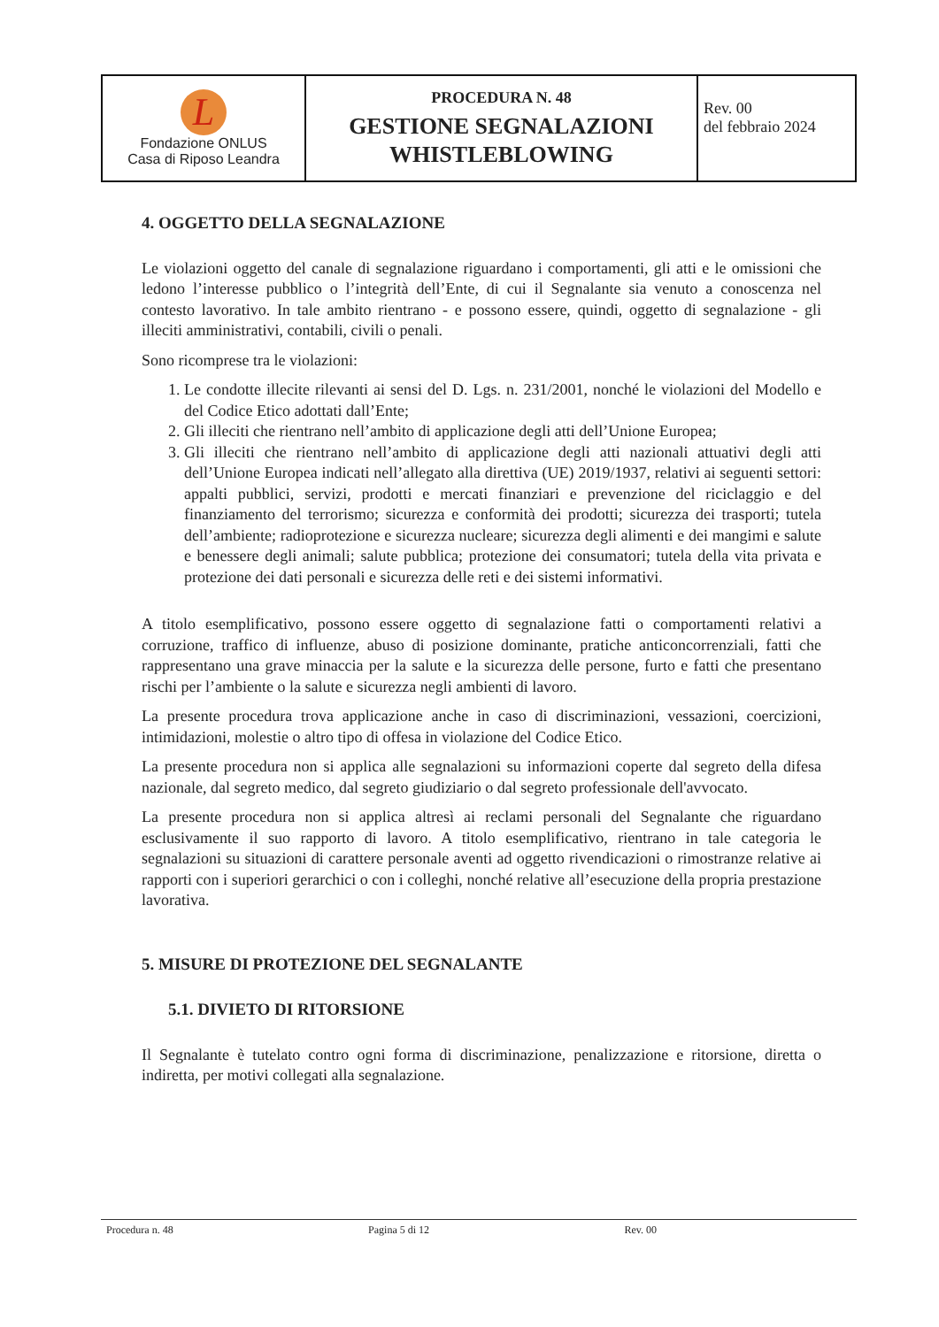| L Fondazione ONLUS Casa di Riposo Leandra | PROCEDURA N. 48 GESTIONE SEGNALAZIONI WHISTLEBLOWING | Rev. 00 del febbraio 2024 |
4. OGGETTO DELLA SEGNALAZIONE
Le violazioni oggetto del canale di segnalazione riguardano i comportamenti, gli atti e le omissioni che ledono l’interesse pubblico o l’integrità dell’Ente, di cui il Segnalante sia venuto a conoscenza nel contesto lavorativo. In tale ambito rientrano - e possono essere, quindi, oggetto di segnalazione - gli illeciti amministrativi, contabili, civili o penali.
Sono ricomprese tra le violazioni:
1. Le condotte illecite rilevanti ai sensi del D. Lgs. n. 231/2001, nonché le violazioni del Modello e del Codice Etico adottati dall’Ente;
2. Gli illeciti che rientrano nell’ambito di applicazione degli atti dell’Unione Europea;
3. Gli illeciti che rientrano nell’ambito di applicazione degli atti nazionali attuativi degli atti dell’Unione Europea indicati nell’allegato alla direttiva (UE) 2019/1937, relativi ai seguenti settori: appalti pubblici, servizi, prodotti e mercati finanziari e prevenzione del riciclaggio e del finanziamento del terrorismo; sicurezza e conformità dei prodotti; sicurezza dei trasporti; tutela dell’ambiente; radioprotezione e sicurezza nucleare; sicurezza degli alimenti e dei mangimi e salute e benessere degli animali; salute pubblica; protezione dei consumatori; tutela della vita privata e protezione dei dati personali e sicurezza delle reti e dei sistemi informativi.
A titolo esemplificativo, possono essere oggetto di segnalazione fatti o comportamenti relativi a corruzione, traffico di influenze, abuso di posizione dominante, pratiche anticoncorrenziali, fatti che rappresentano una grave minaccia per la salute e la sicurezza delle persone, furto e fatti che presentano rischi per l’ambiente o la salute e sicurezza negli ambienti di lavoro.
La presente procedura trova applicazione anche in caso di discriminazioni, vessazioni, coercizioni, intimidazioni, molestie o altro tipo di offesa in violazione del Codice Etico.
La presente procedura non si applica alle segnalazioni su informazioni coperte dal segreto della difesa nazionale, dal segreto medico, dal segreto giudiziario o dal segreto professionale dell'avvocato.
La presente procedura non si applica altresì ai reclami personali del Segnalante che riguardano esclusivamente il suo rapporto di lavoro. A titolo esemplificativo, rientrano in tale categoria le segnalazioni su situazioni di carattere personale aventi ad oggetto rivendicazioni o rimostranze relative ai rapporti con i superiori gerarchici o con i colleghi, nonché relative all’esecuzione della propria prestazione lavorativa.
5. MISURE DI PROTEZIONE DEL SEGNALANTE
5.1. DIVIETO DI RITORSIONE
Il Segnalante è tutelato contro ogni forma di discriminazione, penalizzazione e ritorsione, diretta o indiretta, per motivi collegati alla segnalazione.
Procedura n. 48 Pagina 5 di 12 Rev. 00